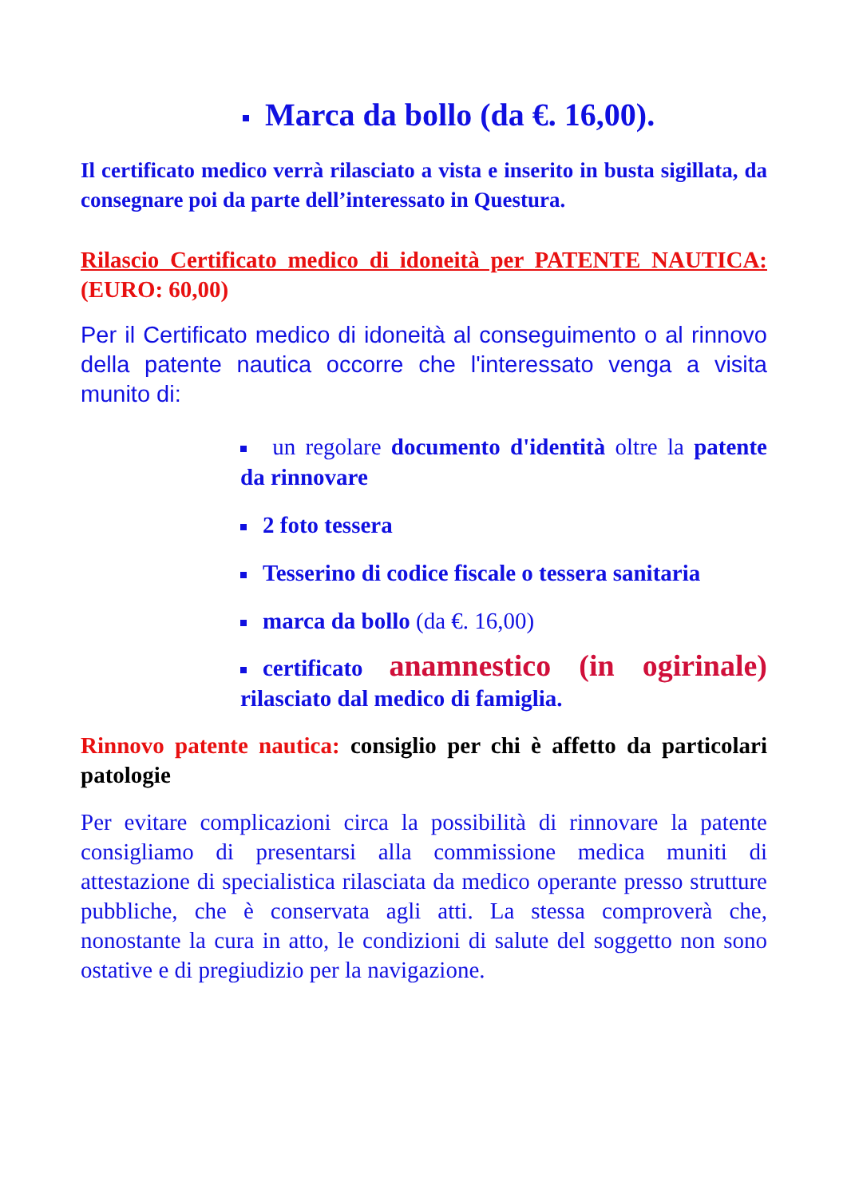Marca da bollo (da €. 16,00).
Il certificato medico verrà rilasciato a vista e inserito in busta sigillata, da consegnare poi da parte dell’interessato in Questura.
Rilascio Certificato medico di idoneità per PATENTE NAUTICA: (EURO: 60,00)
Per il Certificato medico di idoneità al conseguimento o al rinnovo della patente nautica occorre che l'interessato venga a visita munito di:
un regolare documento d'identità oltre la patente da rinnovare
2 foto tessera
Tesserino di codice fiscale o tessera sanitaria
marca da bollo (da €. 16,00)
certificato anamnestico (in ogirinale) rilasciato dal medico di famiglia.
Rinnovo patente nautica: consiglio per chi è affetto da particolari patologie
Per evitare complicazioni circa la possibilità di rinnovare la patente consigliamo di presentarsi alla commissione medica muniti di attestazione di specialistica rilasciata da medico operante presso strutture pubbliche, che è conservata agli atti. La stessa comproverà che, nonostante la cura in atto, le condizioni di salute del soggetto non sono ostative e di pregiudizio per la navigazione.